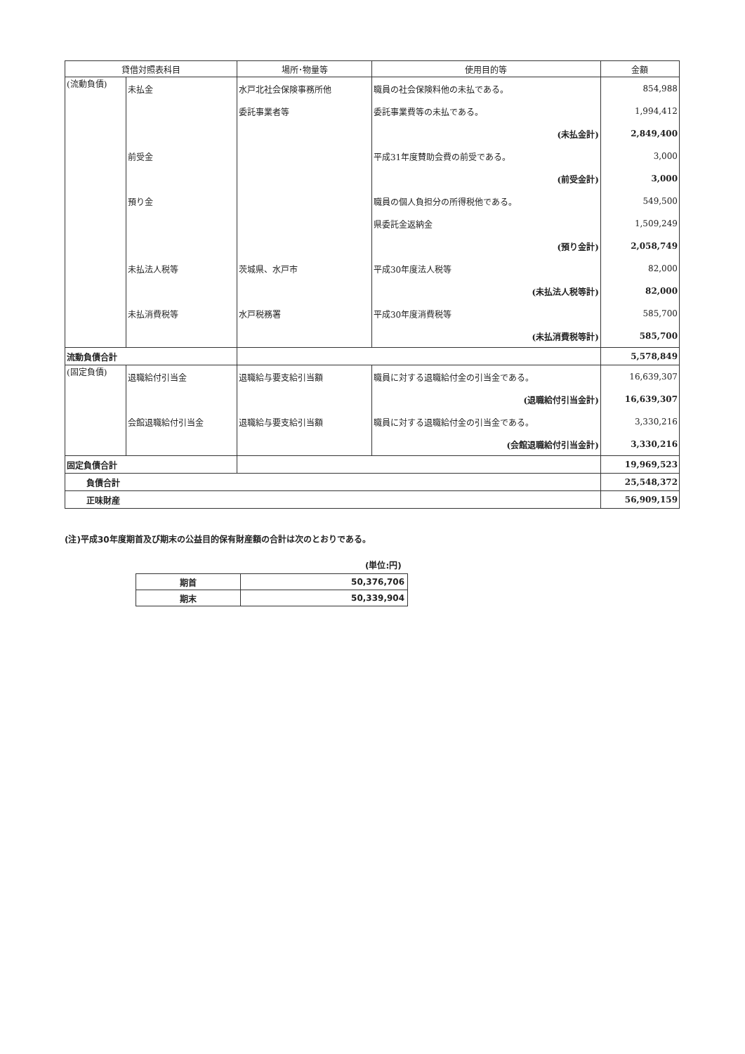| 貸借対照表科目 | | 場所･物量等 | 使用目的等 | 金額 |
| --- | --- | --- | --- | --- |
| (流動負債) | 未払金 | 水戸北社会保険事務所他 | 職員の社会保険料他の未払である。 | 854,988 |
| | | 委託事業者等 | 委託事業費等の未払である。 | 1,994,412 |
| | | | (未払金計) | 2,849,400 |
| | 前受金 | | 平成31年度賛助会費の前受である。 | 3,000 |
| | | | (前受金計) | 3,000 |
| | 預り金 | | 職員の個人負担分の所得税他である。 | 549,500 |
| | | | 県委託金返納金 | 1,509,249 |
| | | | (預り金計) | 2,058,749 |
| | 未払法人税等 | 茨城県、水戸市 | 平成30年度法人税等 | 82,000 |
| | | | (未払法人税等計) | 82,000 |
| | 未払消費税等 | 水戸税務署 | 平成30年度消費税等 | 585,700 |
| | | | (未払消費税等計) | 585,700 |
| 流動負債合計 | | | | 5,578,849 |
| (固定負債) | 退職給付引当金 | 退職給与要支給引当額 | 職員に対する退職給付金の引当金である。 | 16,639,307 |
| | | | (退職給付引当金計) | 16,639,307 |
| | 会館退職給付引当金 | 退職給与要支給引当額 | 職員に対する退職給付金の引当金である。 | 3,330,216 |
| | | | (会館退職給付引当金計) | 3,330,216 |
| 固定負債合計 | | | | 19,969,523 |
| 負債合計 | | | | 25,548,372 |
| 正味財産 | | | | 56,909,159 |
(注)平成30年度期首及び期末の公益目的保有財産額の合計は次のとおりである。
(単位:円)
| 期首 | 50,376,706 |
| 期末 | 50,339,904 |